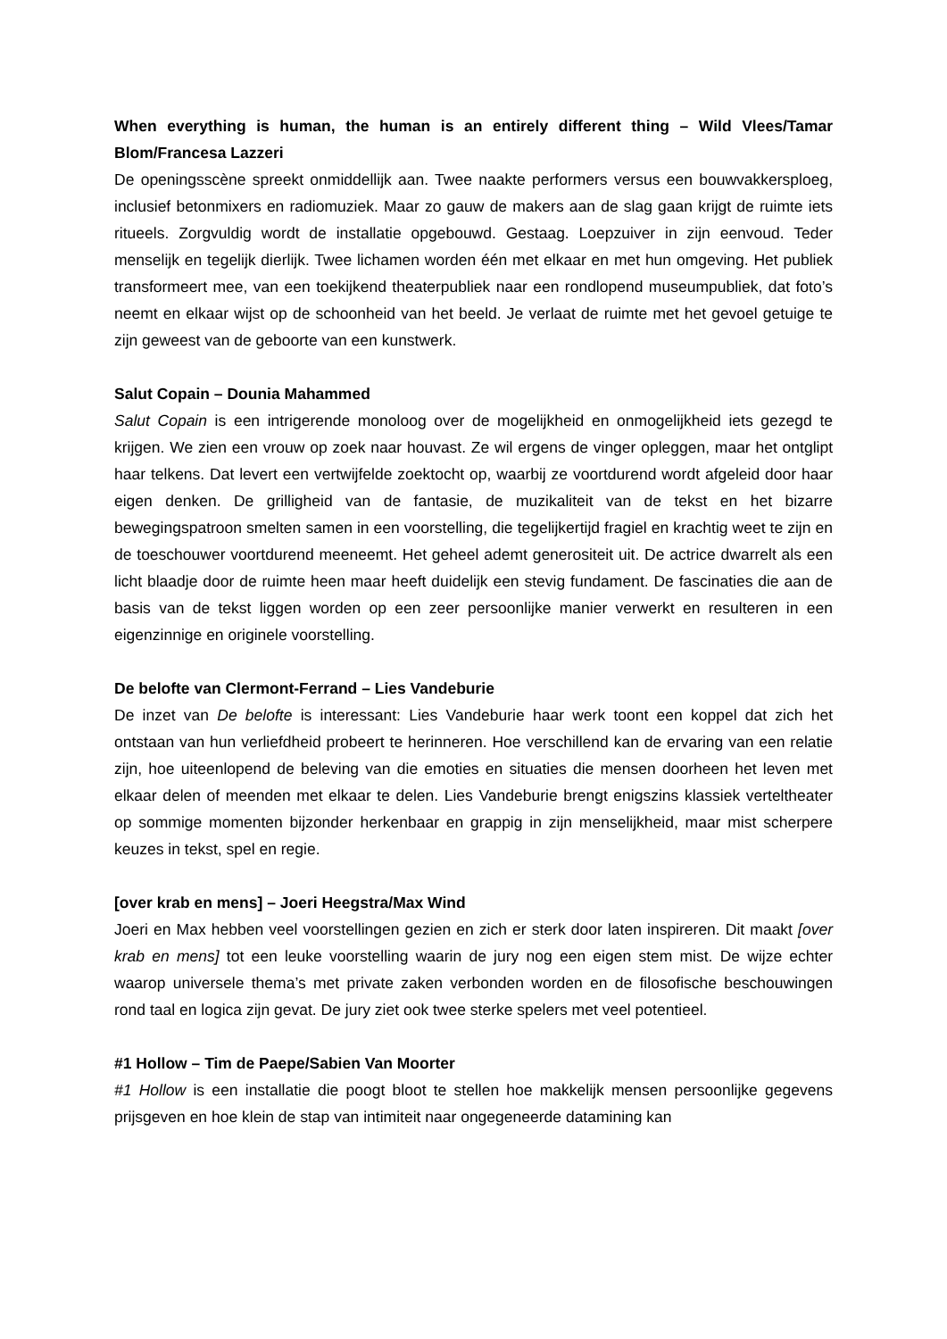When everything is human, the human is an entirely different thing – Wild Vlees/Tamar Blom/Francesa Lazzeri
De openingsscène spreekt onmiddellijk aan. Twee naakte performers versus een bouwvakkersploeg, inclusief betonmixers en radiomuziek. Maar zo gauw de makers aan de slag gaan krijgt de ruimte iets ritueels. Zorgvuldig wordt de installatie opgebouwd. Gestaag. Loepzuiver in zijn eenvoud. Teder menselijk en tegelijk dierlijk. Twee lichamen worden één met elkaar en met hun omgeving. Het publiek transformeert mee, van een toekijkend theaterpubliek naar een rondlopend museumpubliek, dat foto’s neemt en elkaar wijst op de schoonheid van het beeld. Je verlaat de ruimte met het gevoel getuige te zijn geweest van de geboorte van een kunstwerk.
Salut Copain – Dounia Mahammed
Salut Copain is een intrigerende monoloog over de mogelijkheid en onmogelijkheid iets gezegd te krijgen. We zien een vrouw op zoek naar houvast. Ze wil ergens de vinger opleggen, maar het ontglipt haar telkens. Dat levert een vertwijfelde zoektocht op, waarbij ze voortdurend wordt afgeleid door haar eigen denken. De grilligheid van de fantasie, de muzikaliteit van de tekst en het bizarre bewegingspatroon smelten samen in een voorstelling, die tegelijkertijd fragiel en krachtig weet te zijn en de toeschouwer voortdurend meeneemt. Het geheel ademt generositeit uit. De actrice dwarrelt als een licht blaadje door de ruimte heen maar heeft duidelijk een stevig fundament. De fascinaties die aan de basis van de tekst liggen worden op een zeer persoonlijke manier verwerkt en resulteren in een eigenzinnige en originele voorstelling.
De belofte van Clermont-Ferrand – Lies Vandeburie
De inzet van De belofte is interessant: Lies Vandeburie haar werk toont een koppel dat zich het ontstaan van hun verliefdheid probeert te herinneren. Hoe verschillend kan de ervaring van een relatie zijn, hoe uiteenlopend de beleving van die emoties en situaties die mensen doorheen het leven met elkaar delen of meenden met elkaar te delen. Lies Vandeburie brengt enigszins klassiek verteltheater op sommige momenten bijzonder herkenbaar en grappig in zijn menselijkheid, maar mist scherpere keuzes in tekst, spel en regie.
[over krab en mens] – Joeri Heegstra/Max Wind
Joeri en Max hebben veel voorstellingen gezien en zich er sterk door laten inspireren. Dit maakt [over krab en mens] tot een leuke voorstelling waarin de jury nog een eigen stem mist. De wijze echter waarop universele thema’s met private zaken verbonden worden en de filosofische beschouwingen rond taal en logica zijn gevat. De jury ziet ook twee sterke spelers met veel potentieel.
#1 Hollow – Tim de Paepe/Sabien Van Moorter
#1 Hollow is een installatie die poogt bloot te stellen hoe makkelijk mensen persoonlijke gegevens prijsgeven en hoe klein de stap van intimiteit naar ongegeneerde datamining kan